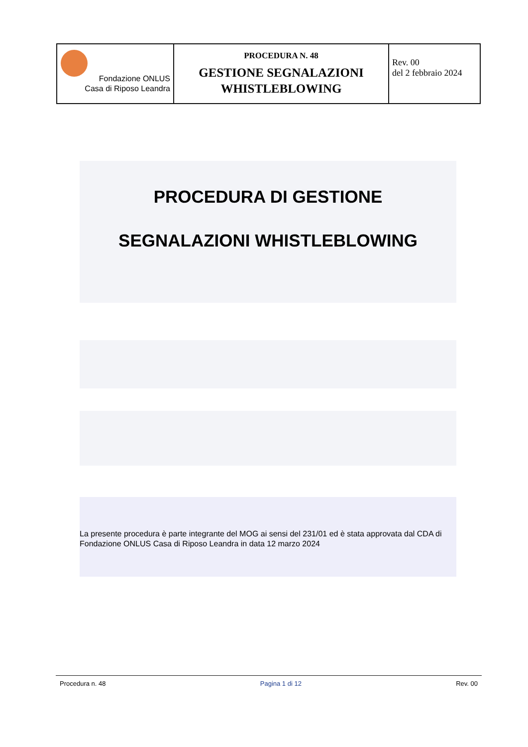| Fondazione ONLUS Casa di Riposo Leandra | PROCEDURA N. 48 GESTIONE SEGNALAZIONI WHISTLEBLOWING | Rev. 00 del 2 febbraio 2024 |
PROCEDURA DI GESTIONE
SEGNALAZIONI WHISTLEBLOWING
La presente procedura è parte integrante del MOG ai sensi del 231/01 ed è stata approvata dal CDA di Fondazione ONLUS Casa di Riposo Leandra in data 12 marzo 2024
Procedura n. 48 Pagina 1 di 12 Rev. 00